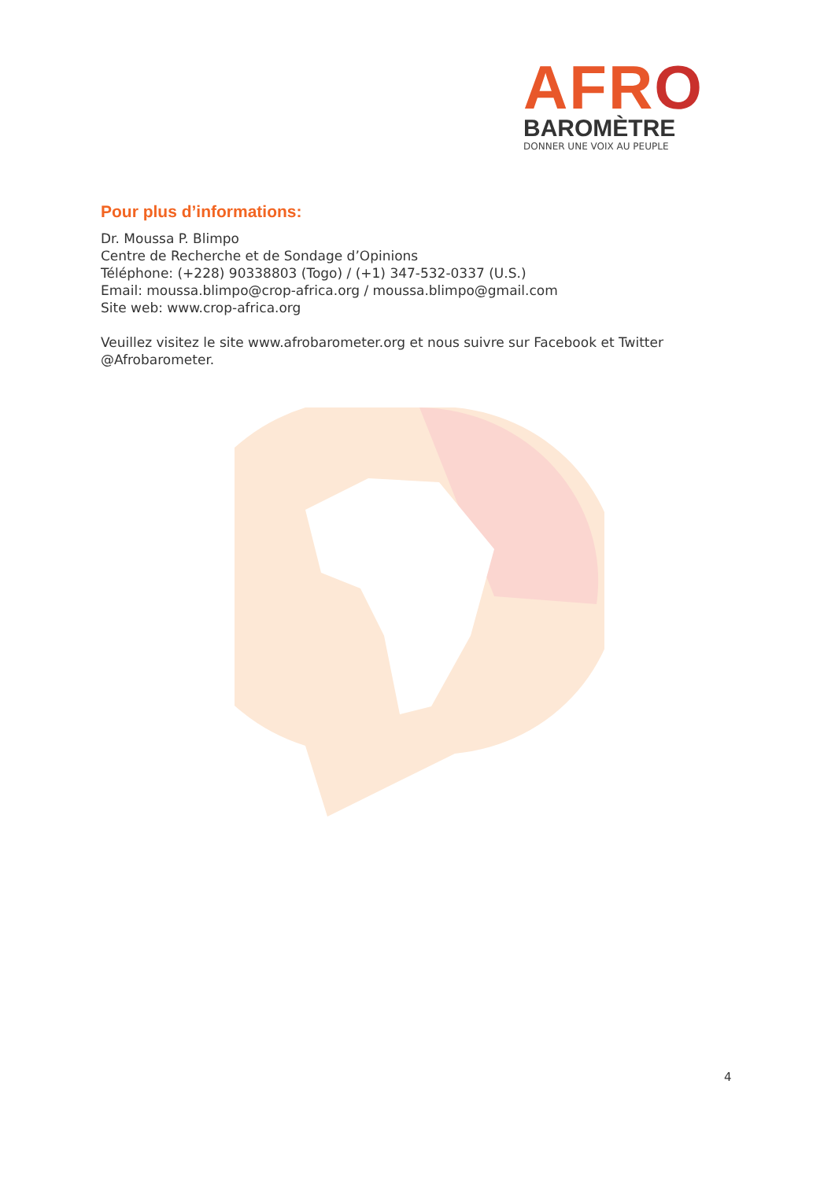AFRO
BAROMÈTRE
DONNER UNE VOIX AU PEUPLE
Pour plus d’informations:
Dr. Moussa P. Blimpo
Centre de Recherche et de Sondage d’Opinions
Téléphone: (+228) 90338803 (Togo) / (+1) 347-532-0337 (U.S.)
Email: moussa.blimpo@crop-africa.org / moussa.blimpo@gmail.com
Site web: www.crop-africa.org
Veuillez visitez le site www.afrobarometer.org et nous suivre sur Facebook et Twitter @Afrobarometer.
4